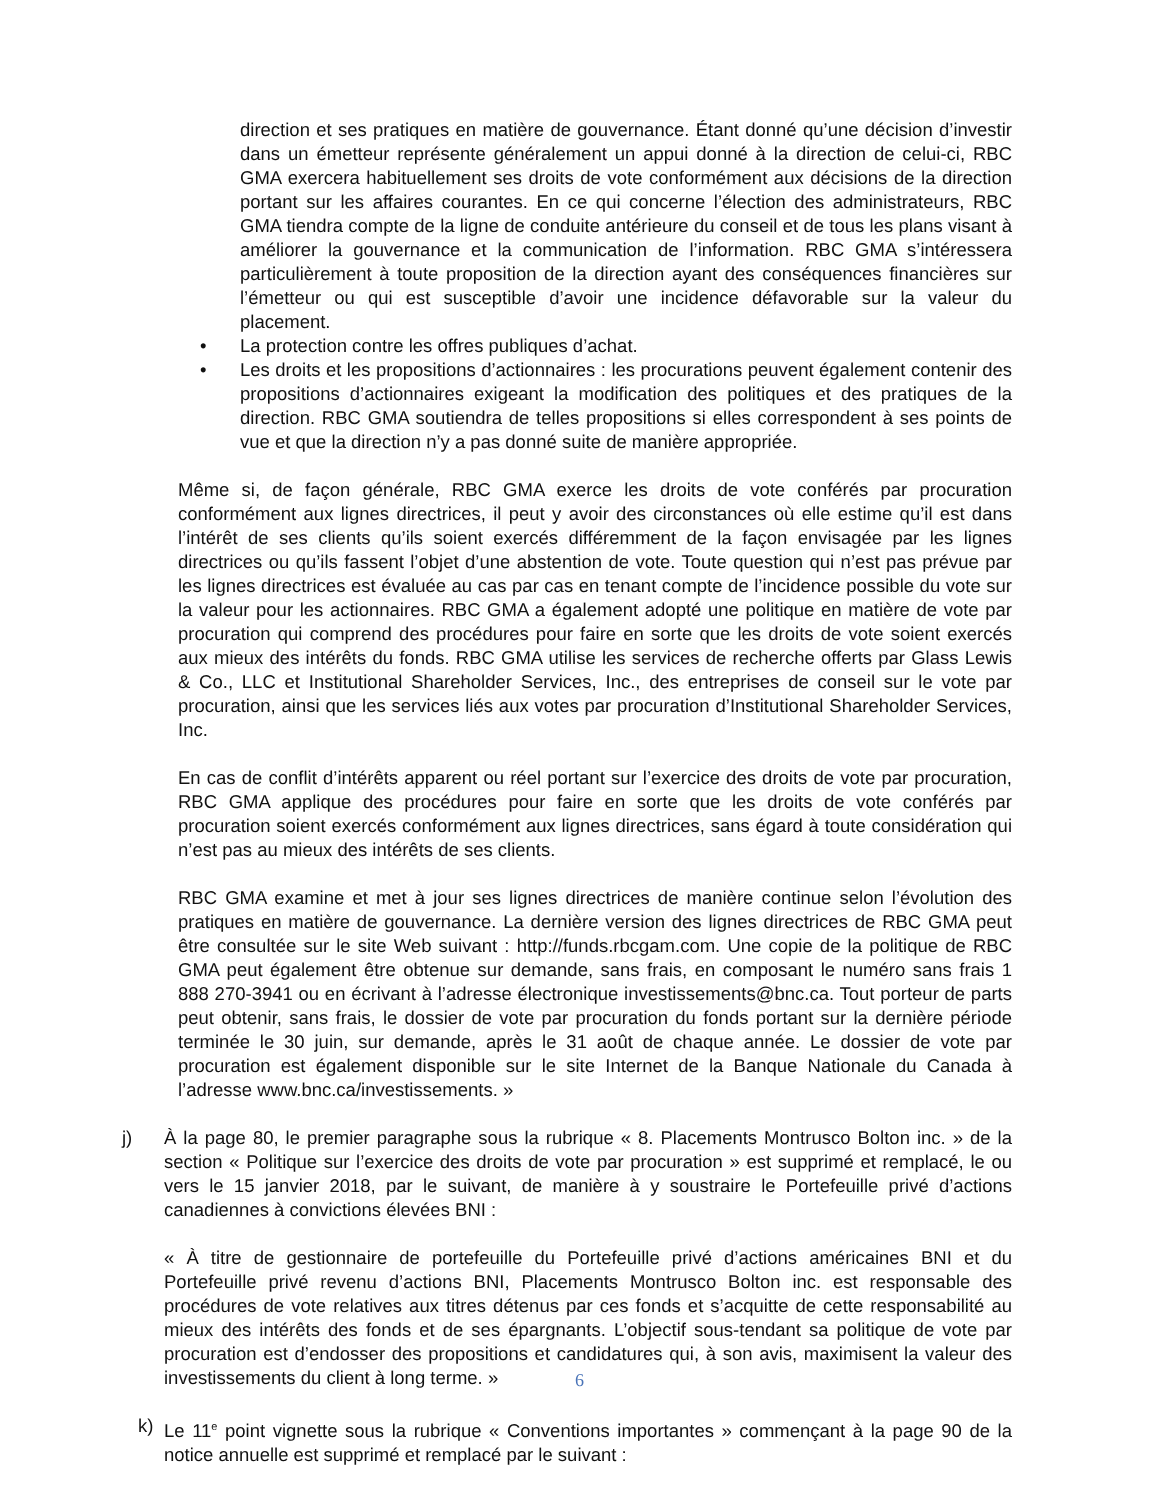direction et ses pratiques en matière de gouvernance. Étant donné qu’une décision d’investir dans un émetteur représente généralement un appui donné à la direction de celui-ci, RBC GMA exercera habituellement ses droits de vote conformément aux décisions de la direction portant sur les affaires courantes. En ce qui concerne l’élection des administrateurs, RBC GMA tiendra compte de la ligne de conduite antérieure du conseil et de tous les plans visant à améliorer la gouvernance et la communication de l’information. RBC GMA s’intéressera particulièrement à toute proposition de la direction ayant des conséquences financières sur l’émetteur ou qui est susceptible d’avoir une incidence défavorable sur la valeur du placement.
• La protection contre les offres publiques d’achat.
• Les droits et les propositions d’actionnaires : les procurations peuvent également contenir des propositions d’actionnaires exigeant la modification des politiques et des pratiques de la direction. RBC GMA soutiendra de telles propositions si elles correspondent à ses points de vue et que la direction n’y a pas donné suite de manière appropriée.
Même si, de façon générale, RBC GMA exerce les droits de vote conférés par procuration conformément aux lignes directrices, il peut y avoir des circonstances où elle estime qu’il est dans l’intérêt de ses clients qu’ils soient exercés différemment de la façon envisagée par les lignes directrices ou qu’ils fassent l’objet d’une abstention de vote. Toute question qui n’est pas prévue par les lignes directrices est évaluée au cas par cas en tenant compte de l’incidence possible du vote sur la valeur pour les actionnaires. RBC GMA a également adopté une politique en matière de vote par procuration qui comprend des procédures pour faire en sorte que les droits de vote soient exercés aux mieux des intérêts du fonds. RBC GMA utilise les services de recherche offerts par Glass Lewis & Co., LLC et Institutional Shareholder Services, Inc., des entreprises de conseil sur le vote par procuration, ainsi que les services liés aux votes par procuration d’Institutional Shareholder Services, Inc.
En cas de conflit d’intérêts apparent ou réel portant sur l’exercice des droits de vote par procuration, RBC GMA applique des procédures pour faire en sorte que les droits de vote conférés par procuration soient exercés conformément aux lignes directrices, sans égard à toute considération qui n’est pas au mieux des intérêts de ses clients.
RBC GMA examine et met à jour ses lignes directrices de manière continue selon l’évolution des pratiques en matière de gouvernance. La dernière version des lignes directrices de RBC GMA peut être consultée sur le site Web suivant : http://funds.rbcgam.com. Une copie de la politique de RBC GMA peut également être obtenue sur demande, sans frais, en composant le numéro sans frais 1 888 270-3941 ou en écrivant à l’adresse électronique investissements@bnc.ca. Tout porteur de parts peut obtenir, sans frais, le dossier de vote par procuration du fonds portant sur la dernière période terminée le 30 juin, sur demande, après le 31 août de chaque année. Le dossier de vote par procuration est également disponible sur le site Internet de la Banque Nationale du Canada à l’adresse www.bnc.ca/investissements. »
j) À la page 80, le premier paragraphe sous la rubrique « 8. Placements Montrusco Bolton inc. » de la section « Politique sur l’exercice des droits de vote par procuration » est supprimé et remplacé, le ou vers le 15 janvier 2018, par le suivant, de manière à y soustraire le Portefeuille privé d’actions canadiennes à convictions élevées BNI :
« À titre de gestionnaire de portefeuille du Portefeuille privé d’actions américaines BNI et du Portefeuille privé revenu d’actions BNI, Placements Montrusco Bolton inc. est responsable des procédures de vote relatives aux titres détenus par ces fonds et s’acquitte de cette responsabilité au mieux des intérêts des fonds et de ses épargnants. L’objectif sous-tendant sa politique de vote par procuration est d’endosser des propositions et candidatures qui, à son avis, maximisent la valeur des investissements du client à long terme. »
k) Le 11<sup>e</sup> point vignette sous la rubrique « Conventions importantes » commençant à la page 90 de la notice annuelle est supprimé et remplacé par le suivant :
6